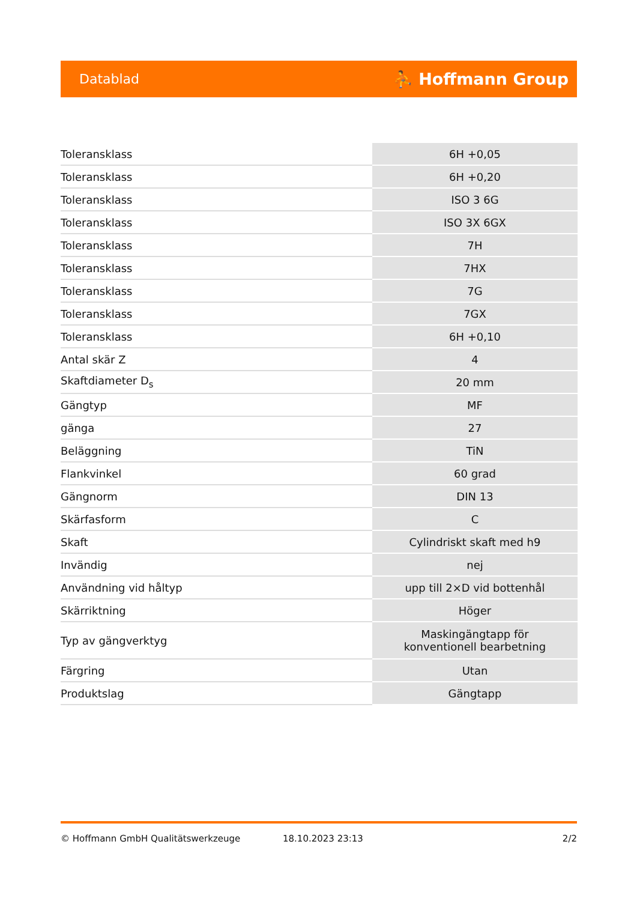Datablad ⛹ Hoffmann Group
| Toleransklass | 6H +0,05 |
| Toleransklass | 6H +0,20 |
| Toleransklass | ISO 3 6G |
| Toleransklass | ISO 3X 6GX |
| Toleransklass | 7H |
| Toleransklass | 7HX |
| Toleransklass | 7G |
| Toleransklass | 7GX |
| Toleransklass | 6H +0,10 |
| Antal skär Z | 4 |
| Skaftdiameter D<sub>s</sub> | 20 mm |
| Gängtyp | MF |
| gänga | 27 |
| Beläggning | TiN |
| Flankvinkel | 60 grad |
| Gängnorm | DIN 13 |
| Skärfasform | C |
| Skaft | Cylindriskt skaft med h9 |
| Invändig | nej |
| Användning vid håltyp | upp till 2×D vid bottenhål |
| Skärriktning | Höger |
| Typ av gängverktyg | Maskingängtapp för konventionell bearbetning |
| Färgring | Utan |
| Produktslag | Gängtapp |
© Hoffmann GmbH Qualitätswerkzeuge 18.10.2023 23:13 2/2